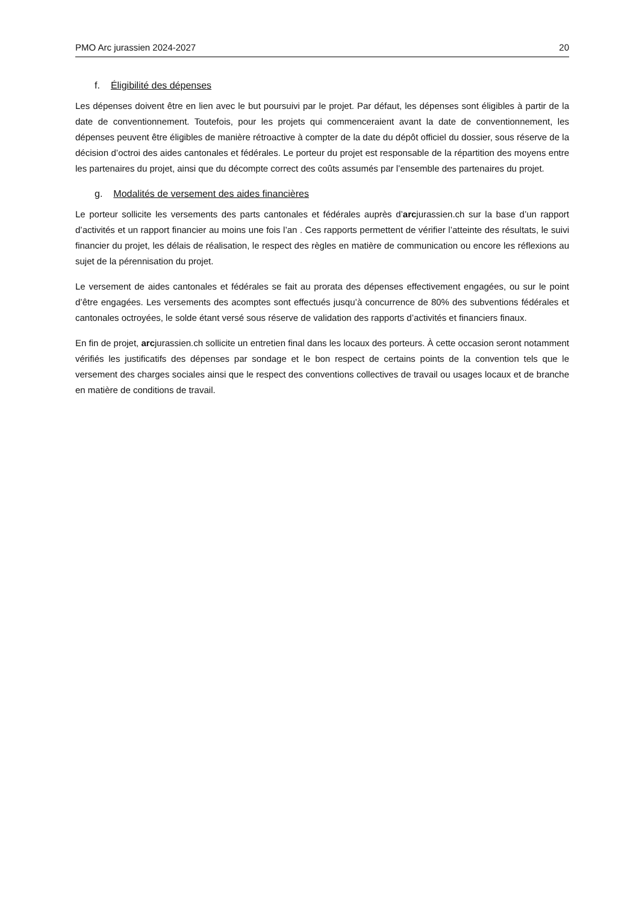PMO Arc jurassien 2024-2027 20
f. Éligibilité des dépenses
Les dépenses doivent être en lien avec le but poursuivi par le projet. Par défaut, les dépenses sont éligibles à partir de la date de conventionnement. Toutefois, pour les projets qui commenceraient avant la date de conventionnement, les dépenses peuvent être éligibles de manière rétroactive à compter de la date du dépôt officiel du dossier, sous réserve de la décision d’octroi des aides cantonales et fédérales. Le porteur du projet est responsable de la répartition des moyens entre les partenaires du projet, ainsi que du décompte correct des coûts assumés par l’ensemble des partenaires du projet.
g. Modalités de versement des aides financières
Le porteur sollicite les versements des parts cantonales et fédérales auprès d’arcjurassien.ch sur la base d’un rapport d’activités et un rapport financier au moins une fois l’an . Ces rapports permettent de vérifier l’atteinte des résultats, le suivi financier du projet, les délais de réalisation, le respect des règles en matière de communication ou encore les réflexions au sujet de la pérennisation du projet.
Le versement de aides cantonales et fédérales se fait au prorata des dépenses effectivement engagées, ou sur le point d’être engagées. Les versements des acomptes sont effectués jusqu’à concurrence de 80% des subventions fédérales et cantonales octroyées, le solde étant versé sous réserve de validation des rapports d’activités et financiers finaux.
En fin de projet, arcjurassien.ch sollicite un entretien final dans les locaux des porteurs. À cette occasion seront notamment vérifiés les justificatifs des dépenses par sondage et le bon respect de certains points de la convention tels que le versement des charges sociales ainsi que le respect des conventions collectives de travail ou usages locaux et de branche en matière de conditions de travail.